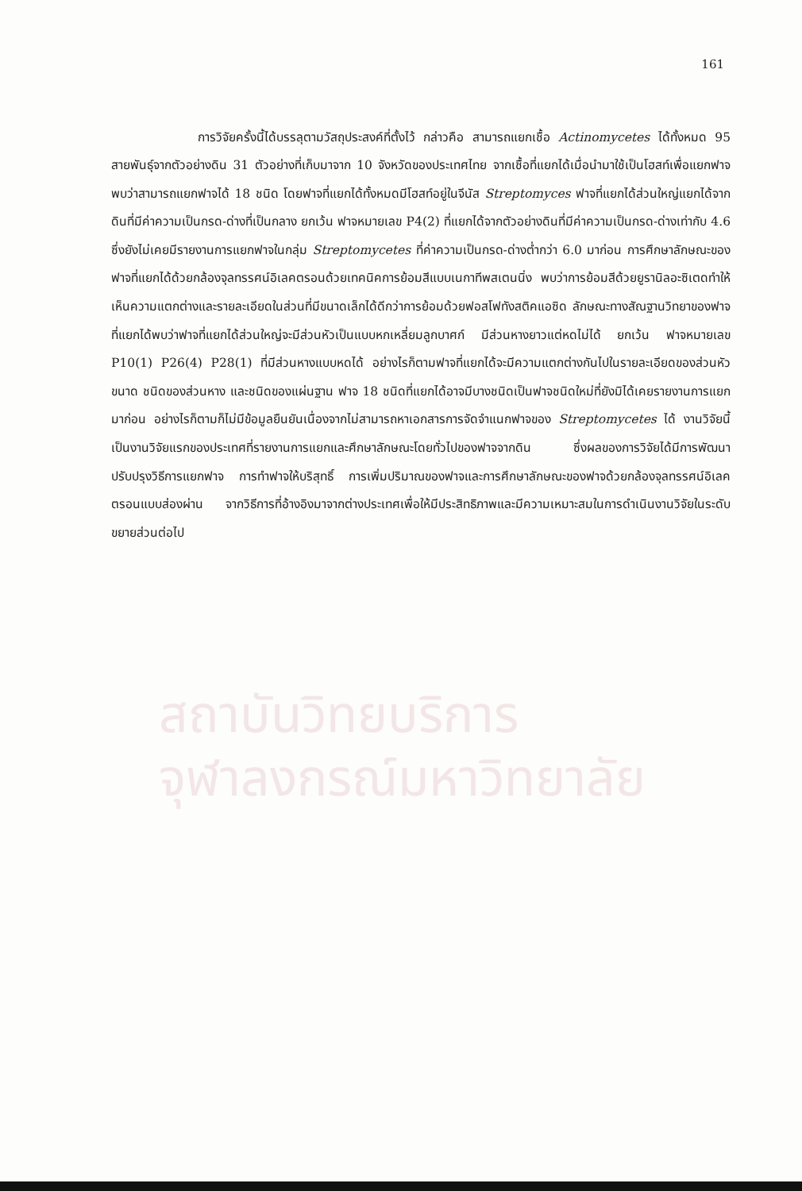161
สถาบันวิทยบริการ
จุฬาลงกรณ์มหาวิทยาลัย
       การวิจัยครั้งนี้ได้บรรลุตามวัสถุประสงค์ที่ตั้งไว้ กล่าวคือ สามารถแยกเชื้อ Actinomycetes ได้ทั้งหมด 95 สายพันธุ์จากตัวอย่างดิน 31 ตัวอย่างที่เก็บมาจาก 10 จังหวัดของประเทศไทย จากเชื้อที่แยกได้เมื่อนำมาใช้เป็นโฮสท์เพื่อแยกฟาจ พบว่าสามารถแยกฟาจได้ 18 ชนิด โดยฟาจที่แยกได้ทั้งหมดมีโฮสท์อยู่ในจีนัส Streptomyces ฟาจที่แยกได้ส่วนใหญ่แยกได้จากดินที่มีค่าความเป็นกรด-ด่างที่เป็นกลาง ยกเว้น ฟาจหมายเลข P4(2) ที่แยกได้จากตัวอย่างดินที่มีค่าความเป็นกรด-ด่างเท่ากับ 4.6 ซึ่งยังไม่เคยมีรายงานการแยกฟาจในกลุ่ม Streptomycetes ที่ค่าความเป็นกรด-ด่างต่ำกว่า 6.0 มาก่อน การศึกษาลักษณะของฟาจที่แยกได้ด้วยกล้องจุลทรรศน์อิเลคตรอนด้วยเทคนิคการย้อมสีแบบเนกาทีพสเตนนิ่ง พบว่าการย้อมสีด้วยยูรานิลอะซิเตดทำให้เห็นความแตกต่างและรายละเอียดในส่วนที่มีขนาดเล็กได้ดีกว่าการย้อมด้วยฟอสโฟทังสติคแอซิด ลักษณะทางสัณฐานวิทยาของฟาจที่แยกได้พบว่าฟาจที่แยกได้ส่วนใหญ่จะมีส่วนหัวเป็นแบบหกเหลี่ยมลูกบาศก์ มีส่วนหางยาวแต่หดไม่ได้ ยกเว้น ฟาจหมายเลข P10(1) P26(4) P28(1) ที่มีส่วนหางแบบหดได้ อย่างไรก็ตามฟาจที่แยกได้จะมีความแตกต่างกันไปในรายละเอียดของส่วนหัว ขนาด ชนิดของส่วนหาง และชนิดของแผ่นฐาน ฟาจ 18 ชนิดที่แยกได้อาจมีบางชนิดเป็นฟาจชนิดใหม่ที่ยังมิได้เคยรายงานการแยกมาก่อน อย่างไรก็ตามก็ไม่มีข้อมูลยืนยันเนื่องจากไม่สามารถหาเอกสารการจัดจำแนกฟาจของ Streptomycetes ได้ งานวิจัยนี้เป็นงานวิจัยแรกของประเทศที่รายงานการแยกและศึกษาลักษณะโดยทั่วไปของฟาจจากดิน ซึ่งผลของการวิจัยได้มีการพัฒนาปรับปรุงวิธีการแยกฟาจ การทำฟาจให้บริสุทธิ์ การเพิ่มปริมาณของฟาจและการศึกษาลักษณะของฟาจด้วยกล้องจุลทรรศน์อิเลคตรอนแบบส่องผ่าน จากวิธีการที่อ้างอิงมาจากต่างประเทศเพื่อให้มีประสิทธิภาพและมีความเหมาะสมในการดำเนินงานวิจัยในระดับขยายส่วนต่อไป